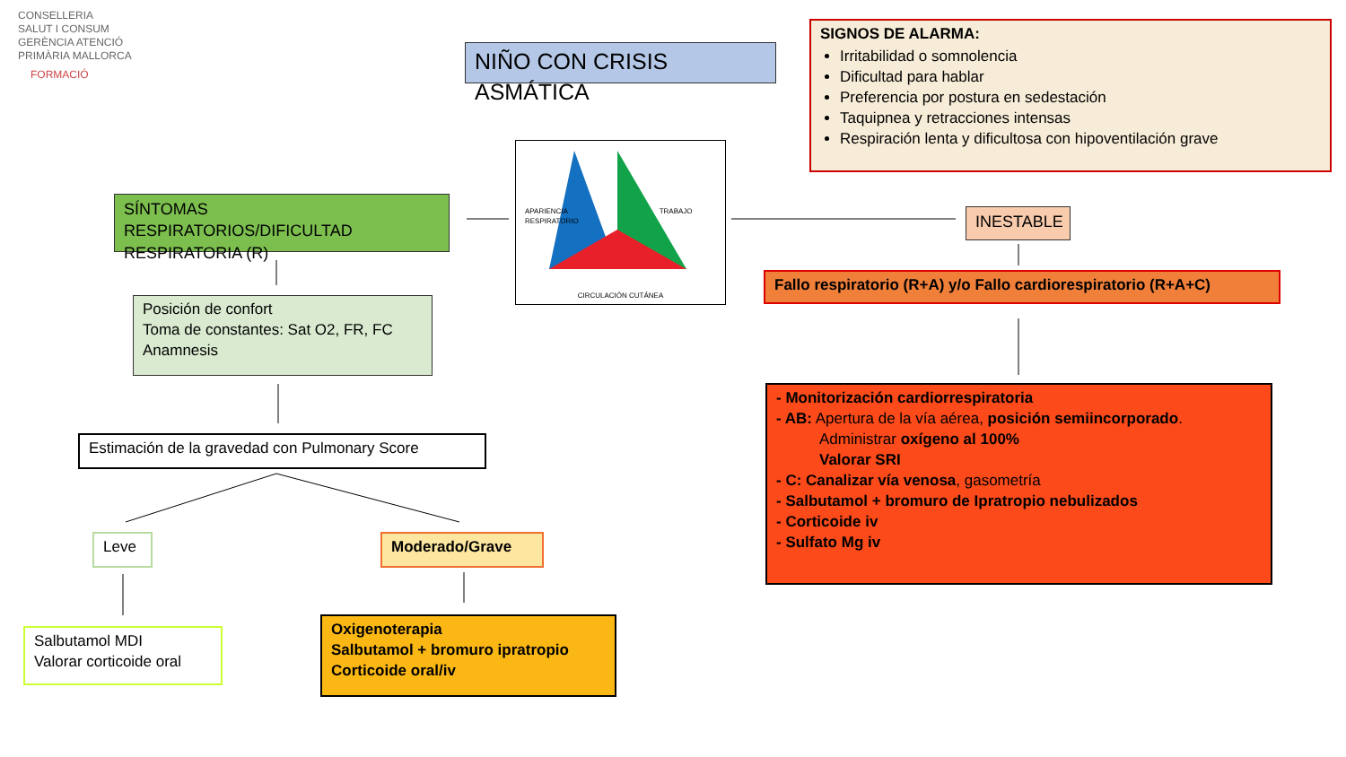CONSELLERIA
SALUT I CONSUM
GERÈNCIA ATENCIÓ
PRIMÀRIA MALLORCA
FORMACIÓ
NIÑO CON CRISIS ASMÁTICA
SIGNOS DE ALARMA:
Irritabilidad o somnolencia
Dificultad para hablar
Preferencia por postura en sedestación
Taquipnea y retracciones intensas
Respiración lenta y dificultosa con hipoventilación grave
APARIENCIA TRABAJO RESPIRATORIO
CIRCULACIÓN CUTÁNEA
SÍNTOMAS RESPIRATORIOS/DIFICULTAD RESPIRATORIA (R)
INESTABLE
Fallo respiratorio (R+A) y/o Fallo cardiorespiratorio (R+A+C)
Posición de confort
Toma de constantes: Sat O2, FR, FC
Anamnesis
- Monitorización cardiorrespiratoria
- AB: Apertura de la vía aérea, posición semiincorporado.
Administrar oxígeno al 100%
Valorar SRI
- C: Canalizar vía venosa, gasometría
- Salbutamol + bromuro de Ipratropio nebulizados
- Corticoide iv
- Sulfato Mg iv
Estimación de la gravedad con Pulmonary Score
Leve Moderado/Grave
Salbutamol MDI
Valorar corticoide oral
Oxigenoterapia
Salbutamol + bromuro ipratropio
Corticoide oral/iv